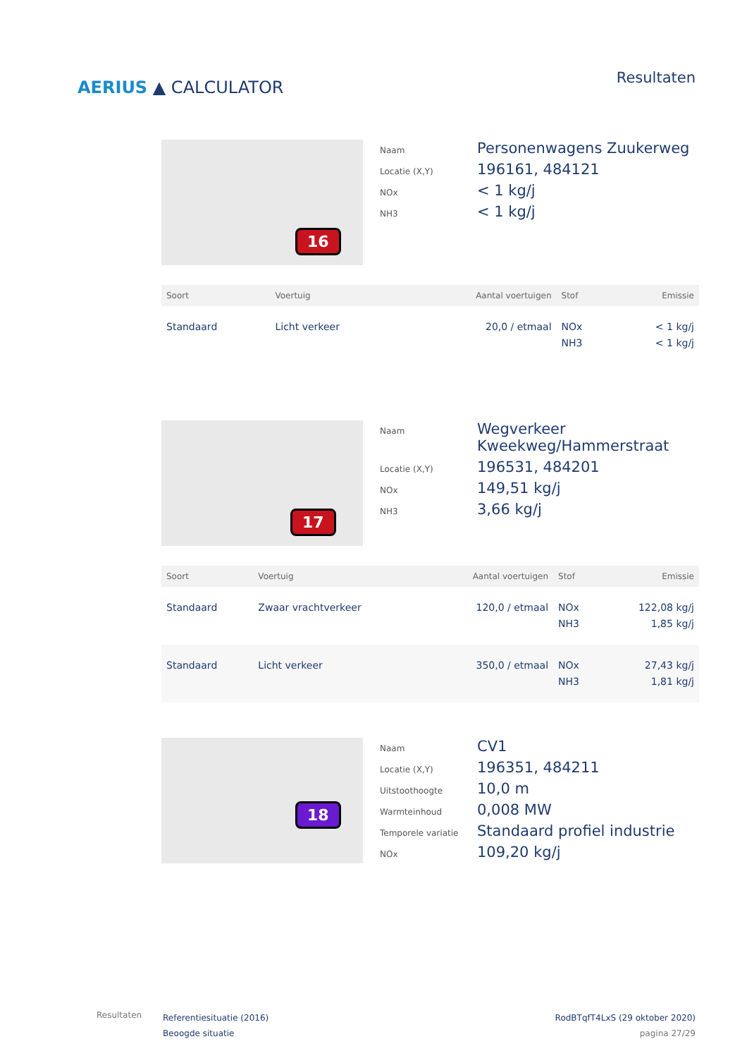AERIUS ▲ CALCULATOR
Resultaten
16
Naam
Personenwagens Zuukerweg
Locatie (X,Y)
196161, 484121
NOx
< 1 kg/j
NH3
< 1 kg/j
| Soort | Voertuig | Aantal voertuigen | Stof | Emissie |
| --- | --- | --- | --- | --- |
| Standaard | Licht verkeer | 20,0 / etmaal | NOx NH3 | < 1 kg/j < 1 kg/j |
17
Naam
Wegverkeer Kweekweg/Hammerstraat
Locatie (X,Y)
196531, 484201
NOx
149,51 kg/j
NH3
3,66 kg/j
| Soort | Voertuig | Aantal voertuigen | Stof | Emissie |
| --- | --- | --- | --- | --- |
| Standaard | Zwaar vrachtverkeer | 120,0 / etmaal | NOx NH3 | 122,08 kg/j 1,85 kg/j |
| Standaard | Licht verkeer | 350,0 / etmaal | NOx NH3 | 27,43 kg/j 1,81 kg/j |
18
Naam
CV1
Locatie (X,Y)
196351, 484211
Uitstoothoogte
10,0 m
Warmteinhoud
0,008 MW
Temporele variatie
Standaard profiel industrie
NOx
109,20 kg/j
Resultaten
Referentiesituatie (2016)
Beoogde situatie
RodBTqfT4LxS (29 oktober 2020)
pagina 27/29